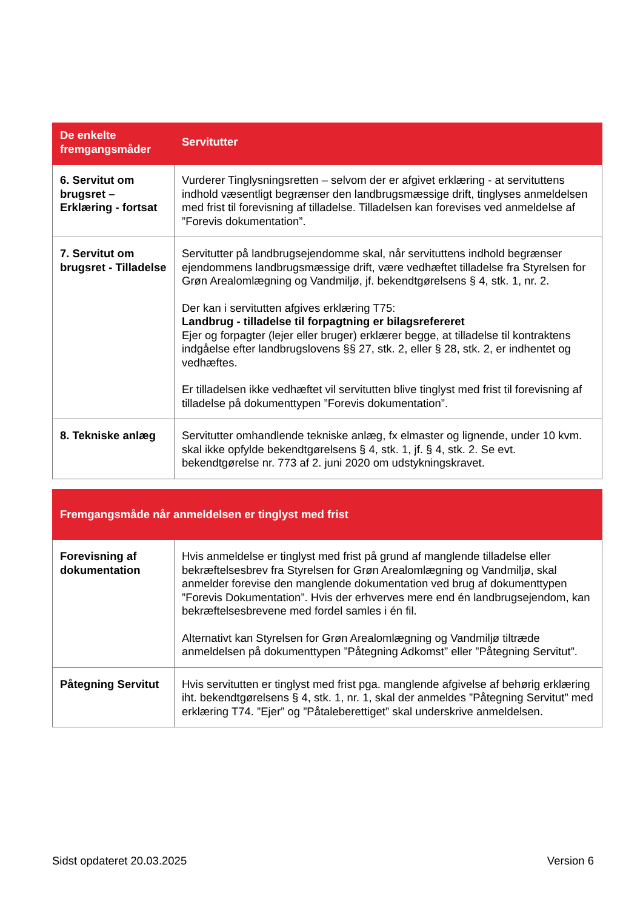| De enkelte fremgangsmåder | Servitutter |
| --- | --- |
| 6. Servitut om brugsret – Erklæring - fortsat | Vurderer Tinglysningsretten – selvom der er afgivet erklæring - at servituttens indhold væsentligt begrænser den landbrugsmæssige drift, tinglyses anmeldelsen med frist til forevisning af tilladelse. Tilladelsen kan forevises ved anmeldelse af ”Forevis dokumentation”. |
| 7. Servitut om brugsret - Tilladelse | Servitutter på landbrugsejendomme skal, når servituttens indhold begrænser ejendommens landbrugsmæssige drift, være vedhæftet tilladelse fra Styrelsen for Grøn Arealomlægning og Vandmiljø, jf. bekendtgørelsens § 4, stk. 1, nr. 2. Der kan i servitutten afgives erklæring T75: Landbrug - tilladelse til forpagtning er bilagsrefereret Ejer og forpagter (lejer eller bruger) erklærer begge, at tilladelse til kontraktens indgåelse efter landbrugslovens §§ 27, stk. 2, eller § 28, stk. 2, er indhentet og vedhæftes. Er tilladelsen ikke vedhæftet vil servitutten blive tinglyst med frist til forevisning af tilladelse på dokumenttypen ”Forevis dokumentation”. |
| 8. Tekniske anlæg | Servitutter omhandlende tekniske anlæg, fx elmaster og lignende, under 10 kvm. skal ikke opfylde bekendtgørelsens § 4, stk. 1, jf. § 4, stk. 2. Se evt. bekendtgørelse nr. 773 af 2. juni 2020 om udstykningskravet. |
| Fremgangsmåde når anmeldelsen er tinglyst med frist | |
| --- | --- |
| Forevisning af dokumentation | Hvis anmeldelse er tinglyst med frist på grund af manglende tilladelse eller bekræftelsesbrev fra Styrelsen for Grøn Arealomlægning og Vandmiljø, skal anmelder forevise den manglende dokumentation ved brug af dokumenttypen ”Forevis Dokumentation”. Hvis der erhverves mere end én landbrugsejendom, kan bekræftelsesbrevene med fordel samles i én fil. Alternativt kan Styrelsen for Grøn Arealomlægning og Vandmiljø tiltræde anmeldelsen på dokumenttypen ”Påtegning Adkomst” eller ”Påtegning Servitut”. |
| Påtegning Servitut | Hvis servitutten er tinglyst med frist pga. manglende afgivelse af behørig erklæring iht. bekendtgørelsens § 4, stk. 1, nr. 1, skal der anmeldes ”Påtegning Servitut” med erklæring T74. ”Ejer” og ”Påtaleberettiget” skal underskrive anmeldelsen. |
Sidst opdateret 20.03.2025 Version 6